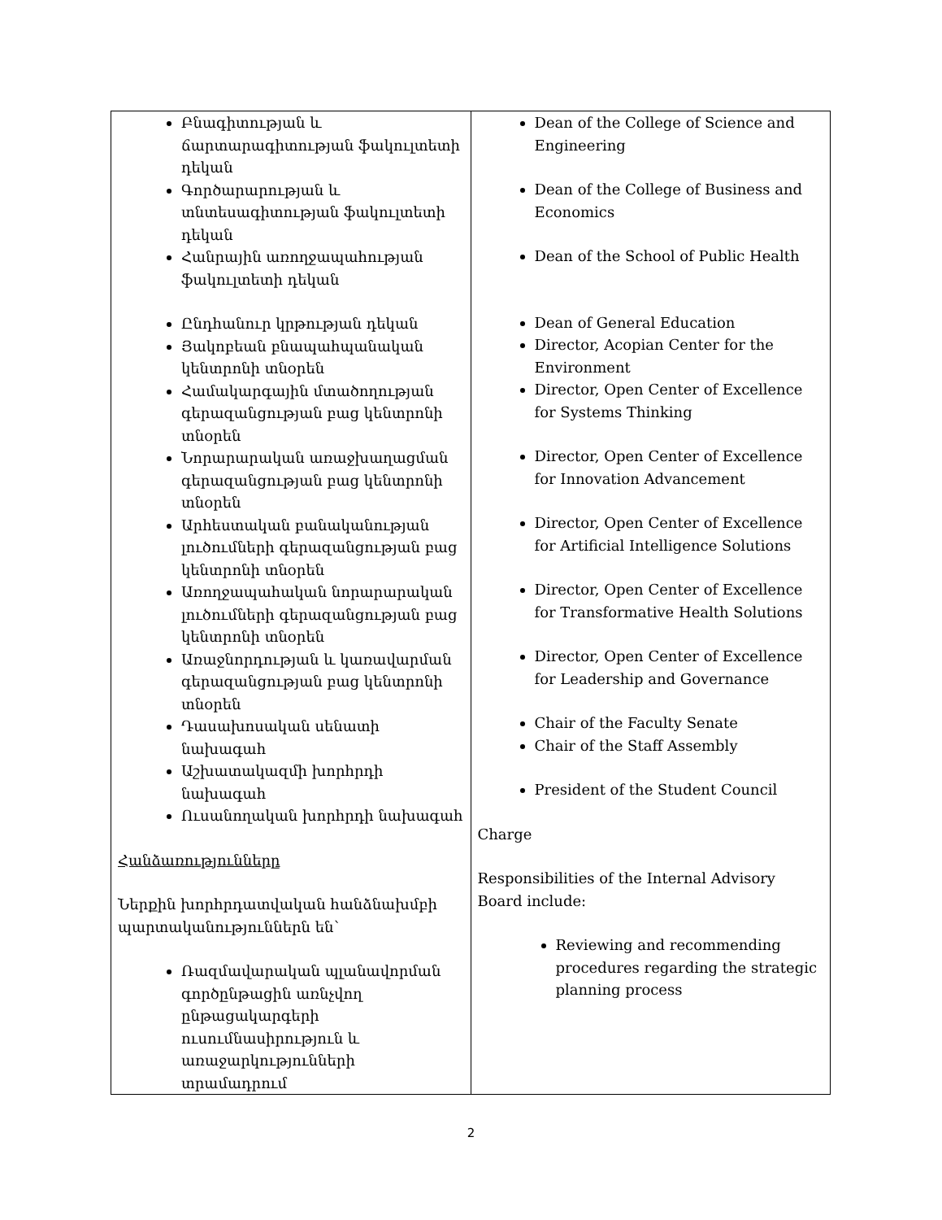| Բնագիտության և ճարտարագիտության ֆակուլտետի դեկան Գործարարության և տնտեսագիտության ֆակուլտետի դեկան Հանրային առողջապահության ֆակուլտետի դեկան Ընդհանուր կրթության դեկան Յակոբեան բնապահպանական կենտրոնի տնօրեն Համակարգային մտածողության գերազանցության բաց կենտրոնի տնօրեն Նորարարական առաջխաղացման գերազանցության բաց կենտրոնի տնօրեն Արհեստական բանականության լուծումների գերազանցության բաց կենտրոնի տնօրեն Առողջապահական նորարարական լուծումների գերազանցության բաց կենտրոնի տնօրեն Առաջնորդության և կառավարման գերազանցության բաց կենտրոնի տնօրեն Դասախոսական սենատի նախագահ Աշխատակազմի խորհրդի նախագահ Ուսանողական խորհրդի նախագահ Հանձառությունները Ներքին խորհրդատվական հանձնախմբի պարտականություններն են՝ Ռազմավարական պլանավորման գործընթացին առնչվող ընթացակարգերի ուսումնասիրություն և առաջարկությունների տրամադրում | Dean of the College of Science and Engineering Dean of the College of Business and Economics Dean of the School of Public Health Dean of General Education Director, Acopian Center for the Environment Director, Open Center of Excellence for Systems Thinking Director, Open Center of Excellence for Innovation Advancement Director, Open Center of Excellence for Artificial Intelligence Solutions Director, Open Center of Excellence for Transformative Health Solutions Director, Open Center of Excellence for Leadership and Governance Chair of the Faculty Senate Chair of the Staff Assembly President of the Student Council Charge Responsibilities of the Internal Advisory Board include: Reviewing and recommending procedures regarding the strategic planning process |
2